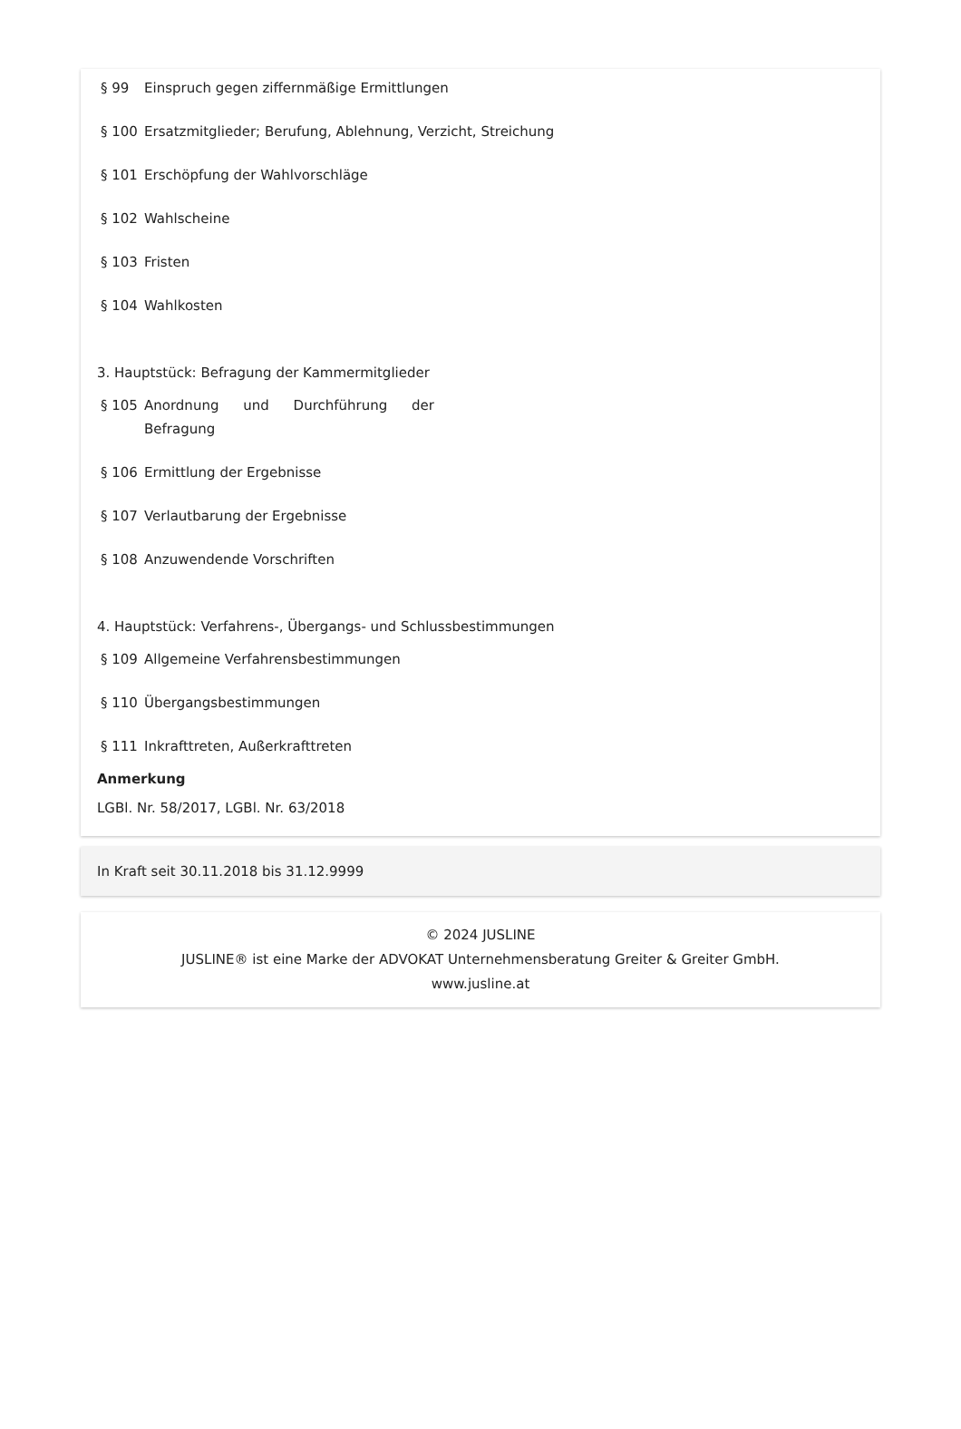§ 99 Einspruch gegen ziffernmäßige Ermittlungen
§ 100 Ersatzmitglieder; Berufung, Ablehnung, Verzicht, Streichung
§ 101 Erschöpfung der Wahlvorschläge
§ 102 Wahlscheine
§ 103 Fristen
§ 104 Wahlkosten
3. Hauptstück: Befragung der Kammermitglieder
§ 105 Anordnung und Durchführung der Befragung
§ 106 Ermittlung der Ergebnisse
§ 107 Verlautbarung der Ergebnisse
§ 108 Anzuwendende Vorschriften
4. Hauptstück: Verfahrens-, Übergangs- und Schlussbestimmungen
§ 109 Allgemeine Verfahrensbestimmungen
§ 110 Übergangsbestimmungen
§ 111 Inkrafttreten, Außerkrafttreten
Anmerkung
LGBl. Nr. 58/2017, LGBl. Nr. 63/2018
In Kraft seit 30.11.2018 bis 31.12.9999
© 2024 JUSLINE
JUSLINE® ist eine Marke der ADVOKAT Unternehmensberatung Greiter & Greiter GmbH.
www.jusline.at